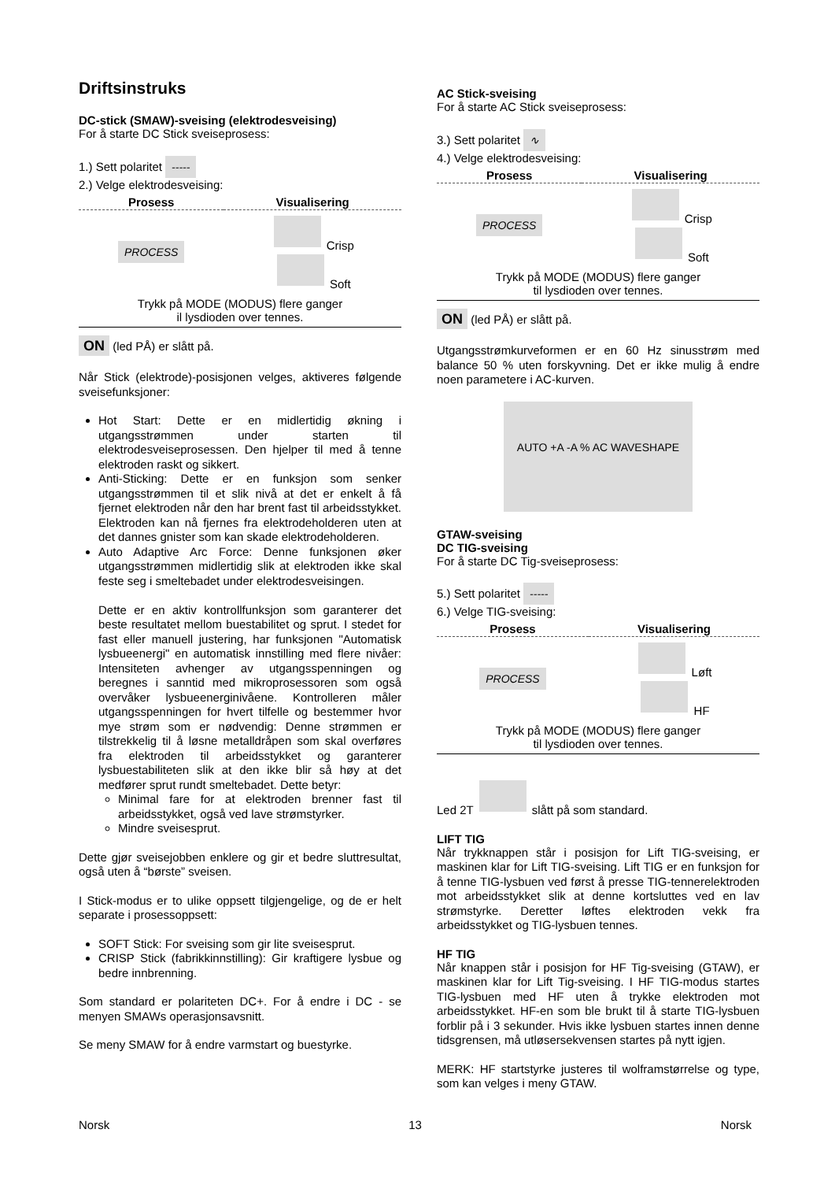Driftsinstruks
DC-stick (SMAW)-sveising (elektrodesveising)
For å starte DC Stick sveiseprosess:
1.) Sett polaritet -----
2.) Velge elektrodesveising:
| Prosess | Visualisering |
| --- | --- |
| PROCESS | Crisp Soft |
| Trykk på MODE (MODUS) flere ganger il lysdioden over tennes. | |
ON (led PÅ) er slått på.
Når Stick (elektrode)-posisjonen velges, aktiveres følgende sveisefunksjoner:
Hot Start: Dette er en midlertidig økning i utgangsstrømmen under starten til elektrodesveiseprosessen. Den hjelper til med å tenne elektroden raskt og sikkert.
Anti-Sticking: Dette er en funksjon som senker utgangsstrømmen til et slik nivå at det er enkelt å få fjernet elektroden når den har brent fast til arbeidsstykket. Elektroden kan nå fjernes fra elektrodeholderen uten at det dannes gnister som kan skade elektrodeholderen.
Auto Adaptive Arc Force: Denne funksjonen øker utgangsstrømmen midlertidig slik at elektroden ikke skal feste seg i smeltebadet under elektrodesveisingen.
Dette er en aktiv kontrollfunksjon som garanterer det beste resultatet mellom buestabilitet og sprut. I stedet for fast eller manuell justering, har funksjonen "Automatisk lysbueenergi" en automatisk innstilling med flere nivåer: Intensiteten avhenger av utgangsspenningen og beregnes i sanntid med mikroprosessoren som også overvåker lysbueenerginivåene. Kontrolleren måler utgangsspenningen for hvert tilfelle og bestemmer hvor mye strøm som er nødvendig: Denne strømmen er tilstrekkelig til å løsne metalldråpen som skal overføres fra elektroden til arbeidsstykket og garanterer lysbuestabiliteten slik at den ikke blir så høy at det medfører sprut rundt smeltebadet. Dette betyr:
Minimal fare for at elektroden brenner fast til arbeidsstykket, også ved lave strømstyrker.
Mindre sveisesprut.
Dette gjør sveisejobben enklere og gir et bedre sluttresultat, også uten å “børste” sveisen.
I Stick-modus er to ulike oppsett tilgjengelige, og de er helt separate i prosessoppsett:
SOFT Stick: For sveising som gir lite sveisesprut.
CRISP Stick (fabrikkinnstilling): Gir kraftigere lysbue og bedre innbrenning.
Som standard er polariteten DC+. For å endre i DC - se menyen SMAWs operasjonsavsnitt.
Se meny SMAW for å endre varmstart og buestyrke.
AC Stick-sveising
For å starte AC Stick sveiseprosess:
3.) Sett polaritet ∿
4.) Velge elektrodesveising:
| Prosess | Visualisering |
| --- | --- |
| PROCESS | Crisp Soft |
| Trykk på MODE (MODUS) flere ganger til lysdioden over tennes. | |
ON (led PÅ) er slått på.
Utgangsstrømkurveformen er en 60 Hz sinusstrøm med balance 50 % uten forskyvning. Det er ikke mulig å endre noen parametere i AC-kurven.
AUTO +A -A % AC WAVESHAPE
GTAW-sveising
DC TIG-sveising
For å starte DC Tig-sveiseprosess:
5.) Sett polaritet -----
6.) Velge TIG-sveising:
| Prosess | Visualisering |
| --- | --- |
| PROCESS | Løft HF |
| Trykk på MODE (MODUS) flere ganger til lysdioden over tennes. | |
Led 2T slått på som standard.
LIFT TIG
Når trykknappen står i posisjon for Lift TIG-sveising, er maskinen klar for Lift TIG-sveising. Lift TIG er en funksjon for å tenne TIG-lysbuen ved først å presse TIG-tennerelektroden mot arbeidsstykket slik at denne kortsluttes ved en lav strømstyrke. Deretter løftes elektroden vekk fra arbeidsstykket og TIG-lysbuen tennes.
HF TIG
Når knappen står i posisjon for HF Tig-sveising (GTAW), er maskinen klar for Lift Tig-sveising. I HF TIG-modus startes TIG-lysbuen med HF uten å trykke elektroden mot arbeidsstykket. HF-en som ble brukt til å starte TIG-lysbuen forblir på i 3 sekunder. Hvis ikke lysbuen startes innen denne tidsgrensen, må utløsersekvensen startes på nytt igjen.
MERK: HF startstyrke justeres til wolframstørrelse og type, som kan velges i meny GTAW.
Norsk 13 Norsk